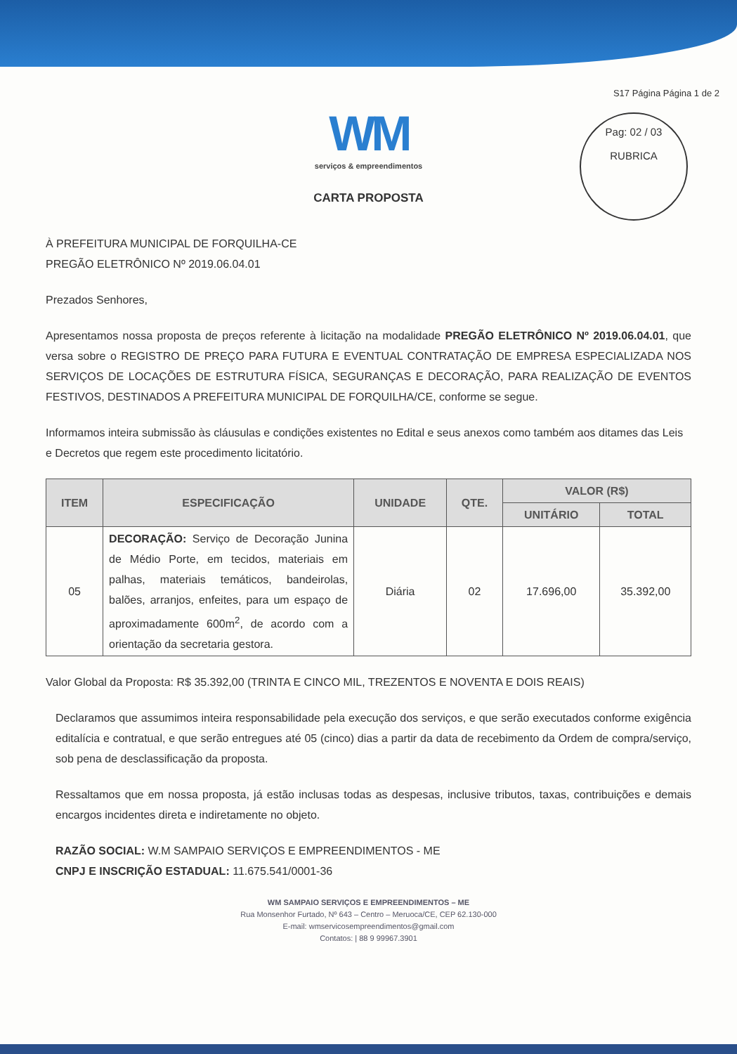S17 Página Página 1 de 2
Pag: 02 / 03
RUBRICA
WM
serviços & empreendimentos
CARTA PROPOSTA
À PREFEITURA MUNICIPAL DE FORQUILHA-CE
PREGÃO ELETRÔNICO Nº 2019.06.04.01
Prezados Senhores,
Apresentamos nossa proposta de preços referente à licitação na modalidade PREGÃO ELETRÔNICO Nº 2019.06.04.01, que versa sobre o REGISTRO DE PREÇO PARA FUTURA E EVENTUAL CONTRATAÇÃO DE EMPRESA ESPECIALIZADA NOS SERVIÇOS DE LOCAÇÕES DE ESTRUTURA FÍSICA, SEGURANÇAS E DECORAÇÃO, PARA REALIZAÇÃO DE EVENTOS FESTIVOS, DESTINADOS A PREFEITURA MUNICIPAL DE FORQUILHA/CE, conforme se segue.
Informamos inteira submissão às cláusulas e condições existentes no Edital e seus anexos como também aos ditames das Leis e Decretos que regem este procedimento licitatório.
| ITEM | ESPECIFICAÇÃO | UNIDADE | QTE. | VALOR (R$) | |
| --- | --- | --- | --- | --- | --- |
| | | | | UNITÁRIO | TOTAL |
| 05 | DECORAÇÃO: Serviço de Decoração Junina de Médio Porte, em tecidos, materiais em palhas, materiais temáticos, bandeirolas, balões, arranjos, enfeites, para um espaço de aproximadamente 600m<sup>2</sup>, de acordo com a orientação da secretaria gestora. | Diária | 02 | 17.696,00 | 35.392,00 |
Valor Global da Proposta: R$ 35.392,00 (TRINTA E CINCO MIL, TREZENTOS E NOVENTA E DOIS REAIS)
Declaramos que assumimos inteira responsabilidade pela execução dos serviços, e que serão executados conforme exigência editalícia e contratual, e que serão entregues até 05 (cinco) dias a partir da data de recebimento da Ordem de compra/serviço, sob pena de desclassificação da proposta.
Ressaltamos que em nossa proposta, já estão inclusas todas as despesas, inclusive tributos, taxas, contribuições e demais encargos incidentes direta e indiretamente no objeto.
RAZÃO SOCIAL: W.M SAMPAIO SERVIÇOS E EMPREENDIMENTOS - ME
CNPJ E INSCRIÇÃO ESTADUAL: 11.675.541/0001-36
WM SAMPAIO SERVIÇOS E EMPREENDIMENTOS – ME
Rua Monsenhor Furtado, Nº 643 – Centro – Meruoca/CE, CEP 62.130-000
E-mail: wmservicosempreendimentos@gmail.com
Contatos: | 88 9 99967.3901